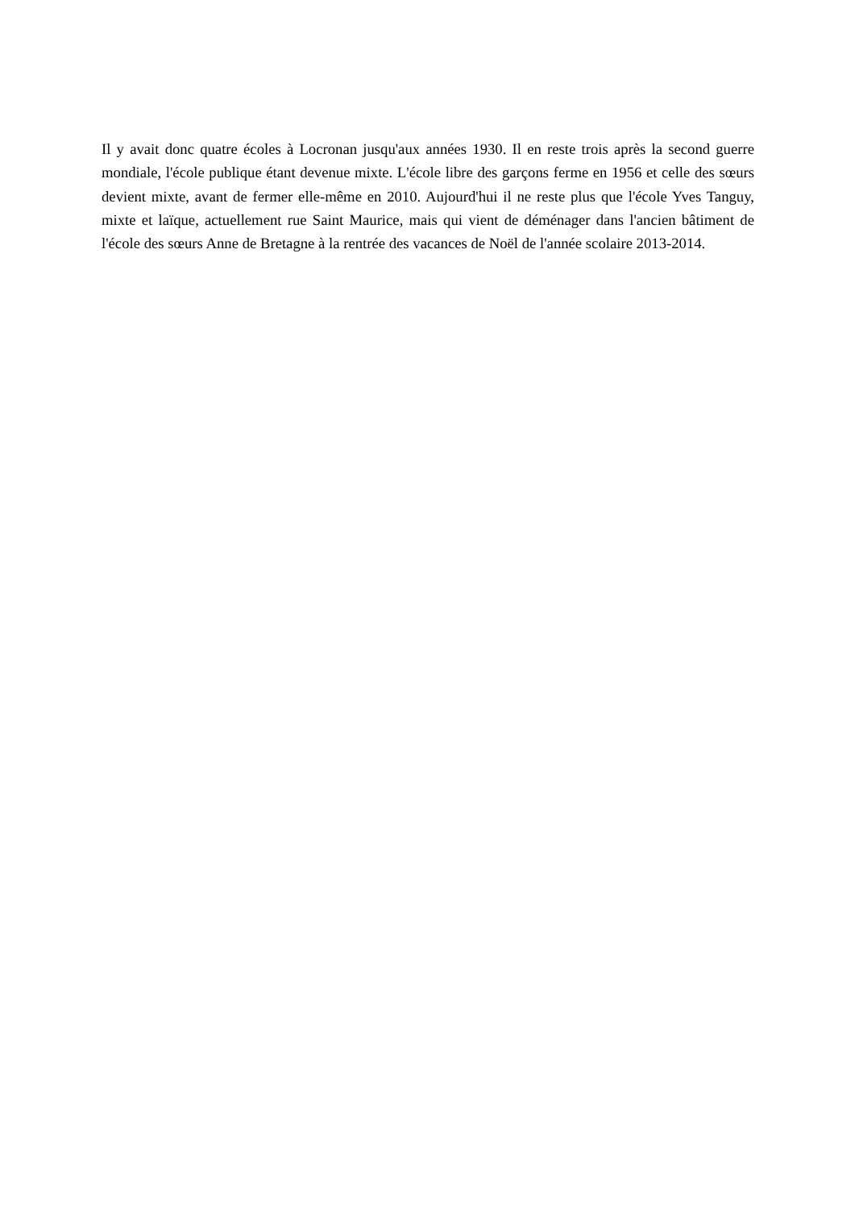Il y avait donc quatre écoles à Locronan jusqu'aux années 1930. Il en reste trois après la second guerre mondiale, l'école publique étant devenue mixte. L'école libre des garçons ferme en 1956 et celle des sœurs devient mixte, avant de fermer elle-même en 2010. Aujourd'hui il ne reste plus que l'école Yves Tanguy, mixte et laïque, actuellement rue Saint Maurice, mais qui vient de déménager dans l'ancien bâtiment de l'école des sœurs Anne de Bretagne à la rentrée des vacances de Noël de l'année scolaire 2013-2014.